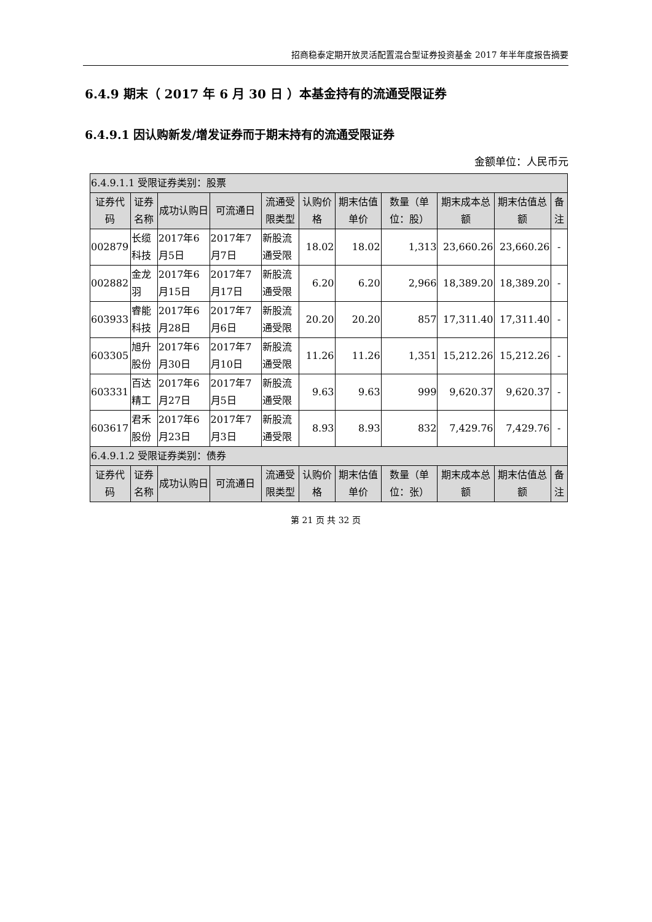招商稳泰定期开放灵活配置混合型证券投资基金 2017 年半年度报告摘要
6.4.9 期末（ 2017 年 6 月 30 日 ）本基金持有的流通受限证券
6.4.9.1 因认购新发/增发证券而于期末持有的流通受限证券
金额单位：人民币元
| 6.4.9.1.1 受限证券类别：股票 | | | | | | | | | | |
| 证券代码 | 证券名称 | 成功认购日 | 可流通日 | 流通受限类型 | 认购价格 | 期末估值单价 | 数量（单位：股） | 期末成本总额 | 期末估值总额 | 备注 |
| 002879 | 长缆科技 | 2017年6月5日 | 2017年7月7日 | 新股流通受限 | 18.02 | 18.02 | 1,313 | 23,660.26 | 23,660.26 | - |
| 002882 | 金龙羽 | 2017年6月15日 | 2017年7月17日 | 新股流通受限 | 6.20 | 6.20 | 2,966 | 18,389.20 | 18,389.20 | - |
| 603933 | 睿能科技 | 2017年6月28日 | 2017年7月6日 | 新股流通受限 | 20.20 | 20.20 | 857 | 17,311.40 | 17,311.40 | - |
| 603305 | 旭升股份 | 2017年6月30日 | 2017年7月10日 | 新股流通受限 | 11.26 | 11.26 | 1,351 | 15,212.26 | 15,212.26 | - |
| 603331 | 百达精工 | 2017年6月27日 | 2017年7月5日 | 新股流通受限 | 9.63 | 9.63 | 999 | 9,620.37 | 9,620.37 | - |
| 603617 | 君禾股份 | 2017年6月23日 | 2017年7月3日 | 新股流通受限 | 8.93 | 8.93 | 832 | 7,429.76 | 7,429.76 | - |
| 6.4.9.1.2 受限证券类别：债券 | | | | | | | | | | |
| 证券代码 | 证券名称 | 成功认购日 | 可流通日 | 流通受限类型 | 认购价格 | 期末估值单价 | 数量（单位：张） | 期末成本总额 | 期末估值总额 | 备注 |
第 21 页 共 32 页